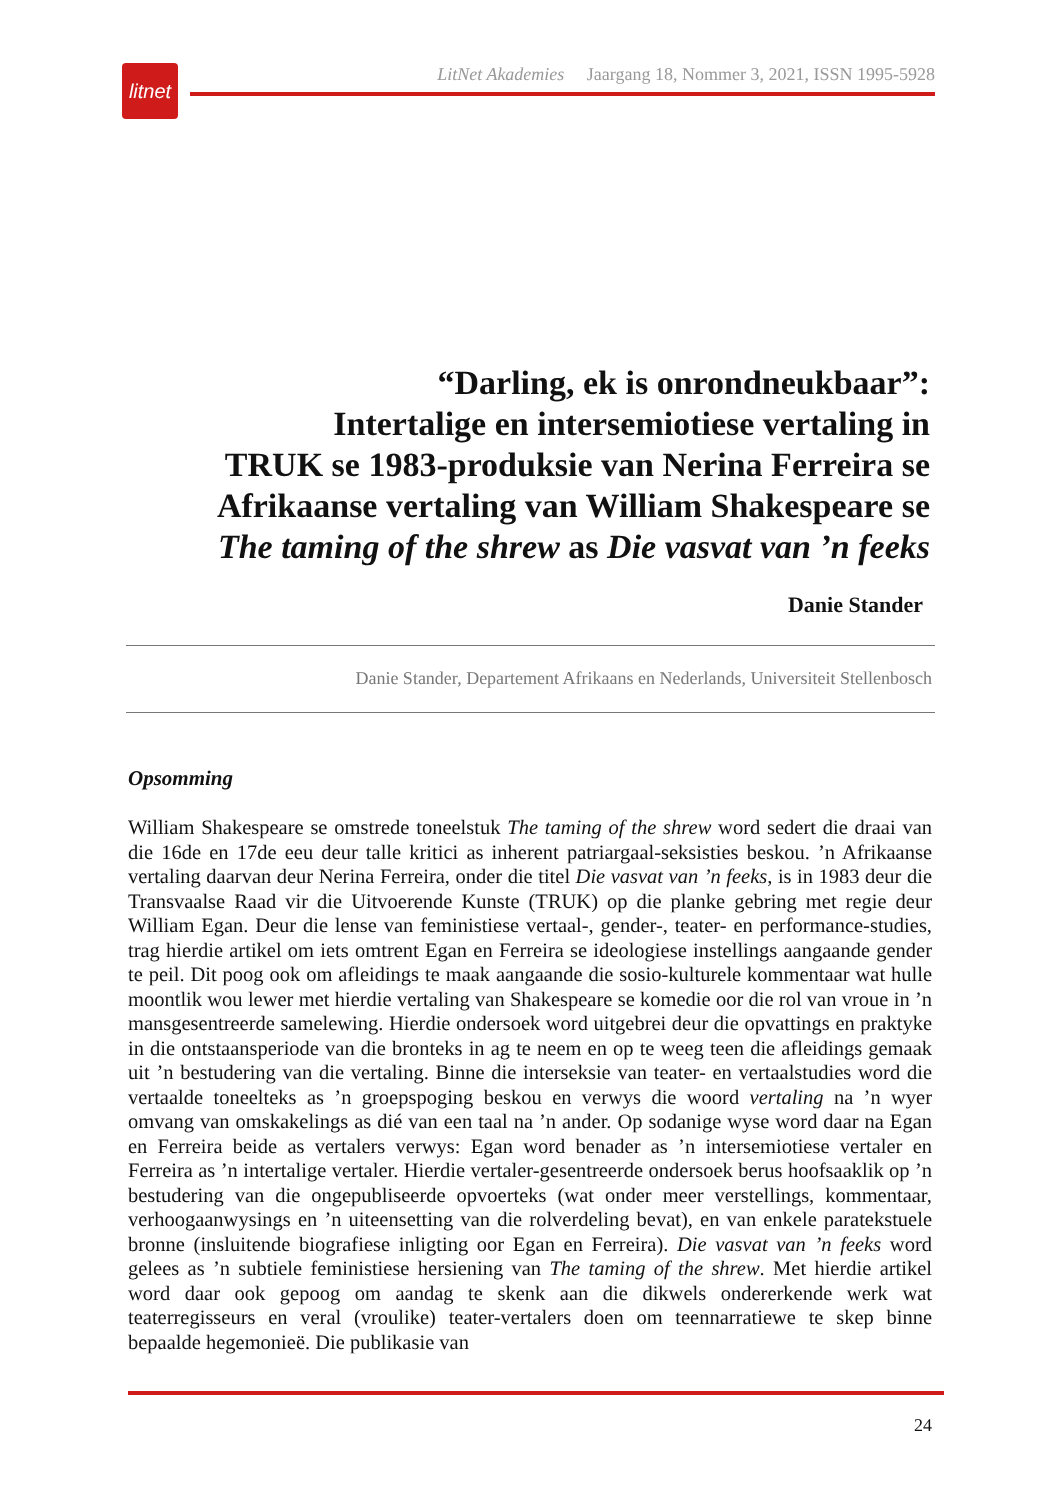litnet
LitNet Akademies Jaargang 18, Nommer 3, 2021, ISSN 1995-5928
“Darling, ek is onrondneukbaar”:
Intertalige en intersemiotiese vertaling in
TRUK se 1983-produksie van Nerina Ferreira se
Afrikaanse vertaling van William Shakespeare se
The taming of the shrew as Die vasvat van ’n feeks
Danie Stander
Danie Stander, Departement Afrikaans en Nederlands, Universiteit Stellenbosch
Opsomming
William Shakespeare se omstrede toneelstuk The taming of the shrew word sedert die draai van die 16de en 17de eeu deur talle kritici as inherent patriargaal-seksisties beskou. ’n Afrikaanse vertaling daarvan deur Nerina Ferreira, onder die titel Die vasvat van ’n feeks, is in 1983 deur die Transvaalse Raad vir die Uitvoerende Kunste (TRUK) op die planke gebring met regie deur William Egan. Deur die lense van feministiese vertaal-, gender-, teater- en performance-studies, trag hierdie artikel om iets omtrent Egan en Ferreira se ideologiese instellings aangaande gender te peil. Dit poog ook om afleidings te maak aangaande die sosio-kulturele kommentaar wat hulle moontlik wou lewer met hierdie vertaling van Shakespeare se komedie oor die rol van vroue in ’n mansgesentreerde samelewing. Hierdie ondersoek word uitgebrei deur die opvattings en praktyke in die ontstaansperiode van die bronteks in ag te neem en op te weeg teen die afleidings gemaak uit ’n bestudering van die vertaling. Binne die interseksie van teater- en vertaalstudies word die vertaalde toneelteks as ’n groepspoging beskou en verwys die woord vertaling na ’n wyer omvang van omskakelings as dié van een taal na ’n ander. Op sodanige wyse word daar na Egan en Ferreira beide as vertalers verwys: Egan word benader as ’n intersemiotiese vertaler en Ferreira as ’n intertalige vertaler. Hierdie vertaler-gesentreerde ondersoek berus hoofsaaklik op ’n bestudering van die ongepubliseerde opvoerteks (wat onder meer verstellings, kommentaar, verhoogaanwysings en ’n uiteensetting van die rolverdeling bevat), en van enkele paratekstuele bronne (insluitende biografiese inligting oor Egan en Ferreira). Die vasvat van ’n feeks word gelees as ’n subtiele feministiese hersiening van The taming of the shrew. Met hierdie artikel word daar ook gepoog om aandag te skenk aan die dikwels ondererkende werk wat teaterregisseurs en veral (vroulike) teater-vertalers doen om teennarratiewe te skep binne bepaalde hegemonieë. Die publikasie van
24